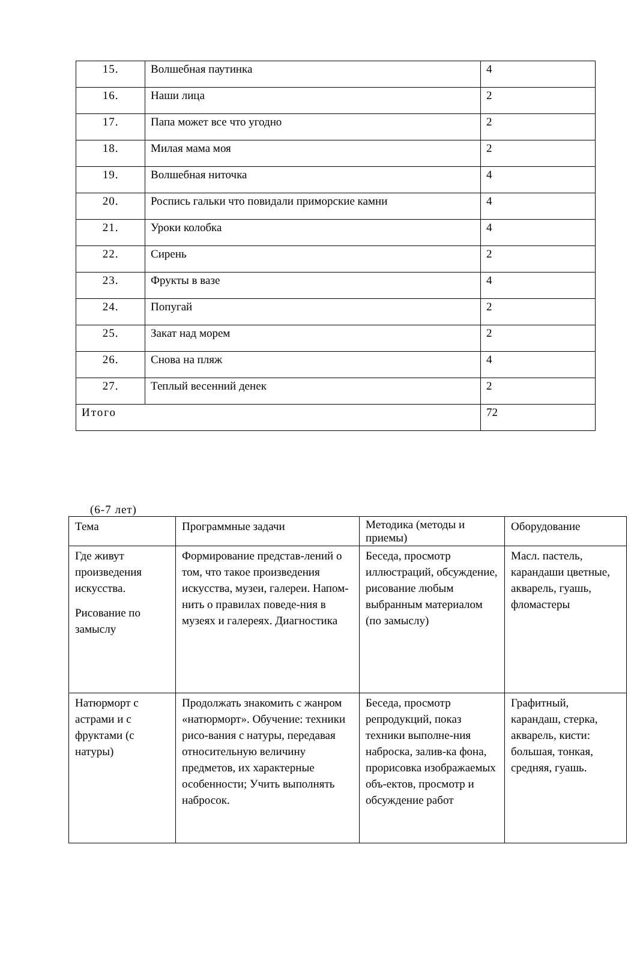| 15. | Волшебная паутинка | 4 |
| 16. | Наши лица | 2 |
| 17. | Папа может все что угодно | 2 |
| 18. | Милая мама моя | 2 |
| 19. | Волшебная ниточка | 4 |
| 20. | Роспись гальки что повидали приморские камни | 4 |
| 21. | Уроки колобка | 4 |
| 22. | Сирень | 2 |
| 23. | Фрукты в вазе | 4 |
| 24. | Попугай | 2 |
| 25. | Закат над морем | 2 |
| 26. | Снова на пляж | 4 |
| 27. | Теплый весенний денек | 2 |
| Итого | | 72 |
(6-7 лет)
| Тема | Программные задачи | Методика (методы и приемы) | Оборудование |
| --- | --- | --- | --- |
| Где живут произведения искусства. Рисование по замыслу | Формирование представ-лений о том, что такое произведения искусства, музеи, галереи. Напом-нить о правилах поведе-ния в музеях и галереях. Диагностика | Беседа, просмотр иллюстраций, обсуждение, рисование любым выбранным материалом (по замыслу) | Масл. пастель, карандаши цветные, акварель, гуашь, фломастеры |
| Натюрморт с астрами и с фруктами (с натуры) | Продолжать знакомить с жанром «натюрморт». Обучение: техники рисо-вания с натуры, передавая относительную величину предметов, их характерные особенности; Учить выполнять набросок. | Беседа, просмотр репродукций, показ техники выполне-ния наброска, залив-ка фона, прорисовка изображаемых объ-ектов, просмотр и обсуждение работ | Графитный, карандаш, стерка, акварель, кисти: большая, тонкая, средняя, гуашь. |